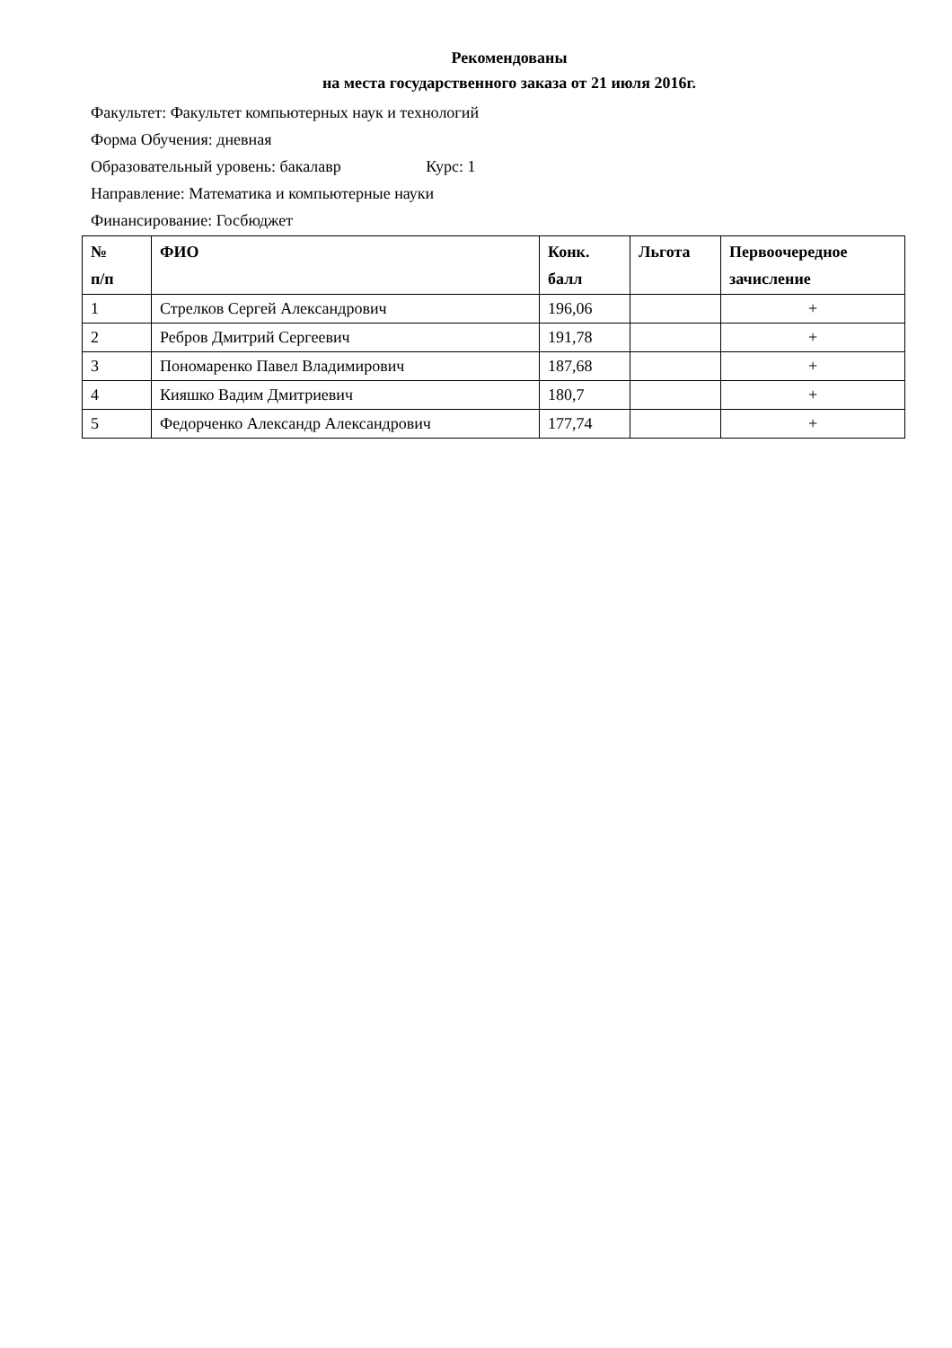Рекомендованы
на места государственного заказа от 21 июля 2016г.
Факультет: Факультет компьютерных наук и технологий
Форма Обучения: дневная
Образовательный уровень: бакалавр Курс: 1
Направление: Математика и компьютерные науки
Финансирование: Госбюджет
| № п/п | ФИО | Конк. балл | Льгота | Первоочередное зачисление |
| --- | --- | --- | --- | --- |
| 1 | Стрелков Сергей Александрович | 196,06 | | + |
| 2 | Ребров Дмитрий Сергеевич | 191,78 | | + |
| 3 | Пономаренко Павел Владимирович | 187,68 | | + |
| 4 | Кияшко Вадим Дмитриевич | 180,7 | | + |
| 5 | Федорченко Александр Александрович | 177,74 | | + |